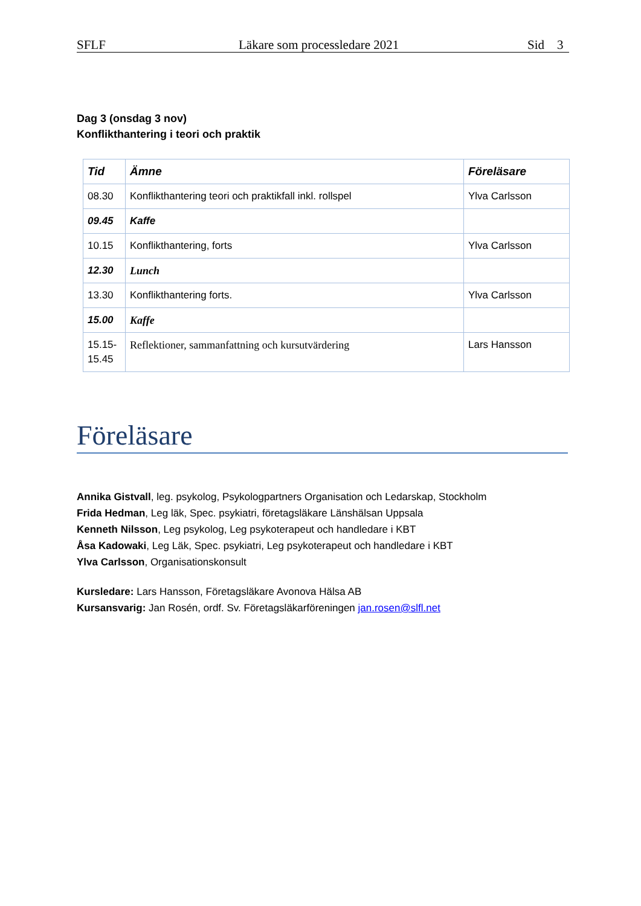SFLF Läkare som processledare 2021 Sid 3
Dag 3 (onsdag 3 nov)
Konflikthantering i teori och praktik
| Tid | Ämne | Föreläsare |
| --- | --- | --- |
| 08.30 | Konflikthantering teori och praktikfall inkl. rollspel | Ylva Carlsson |
| 09.45 | Kaffe | |
| 10.15 | Konflikthantering, forts | Ylva Carlsson |
| 12.30 | Lunch | |
| 13.30 | Konflikthantering forts. | Ylva Carlsson |
| 15.00 | Kaffe | |
| 15.15- 15.45 | Reflektioner, sammanfattning och kursutvärdering | Lars Hansson |
Föreläsare
Annika Gistvall, leg. psykolog, Psykologpartners Organisation och Ledarskap, Stockholm
Frida Hedman, Leg läk, Spec. psykiatri, företagsläkare Länshälsan Uppsala
Kenneth Nilsson, Leg psykolog, Leg psykoterapeut och handledare i KBT
Åsa Kadowaki, Leg Läk, Spec. psykiatri, Leg psykoterapeut och handledare i KBT
Ylva Carlsson, Organisationskonsult
Kursledare: Lars Hansson, Företagsläkare Avonova Hälsa AB
Kursansvarig: Jan Rosén, ordf. Sv. Företagsläkarföreningen jan.rosen@slfl.net